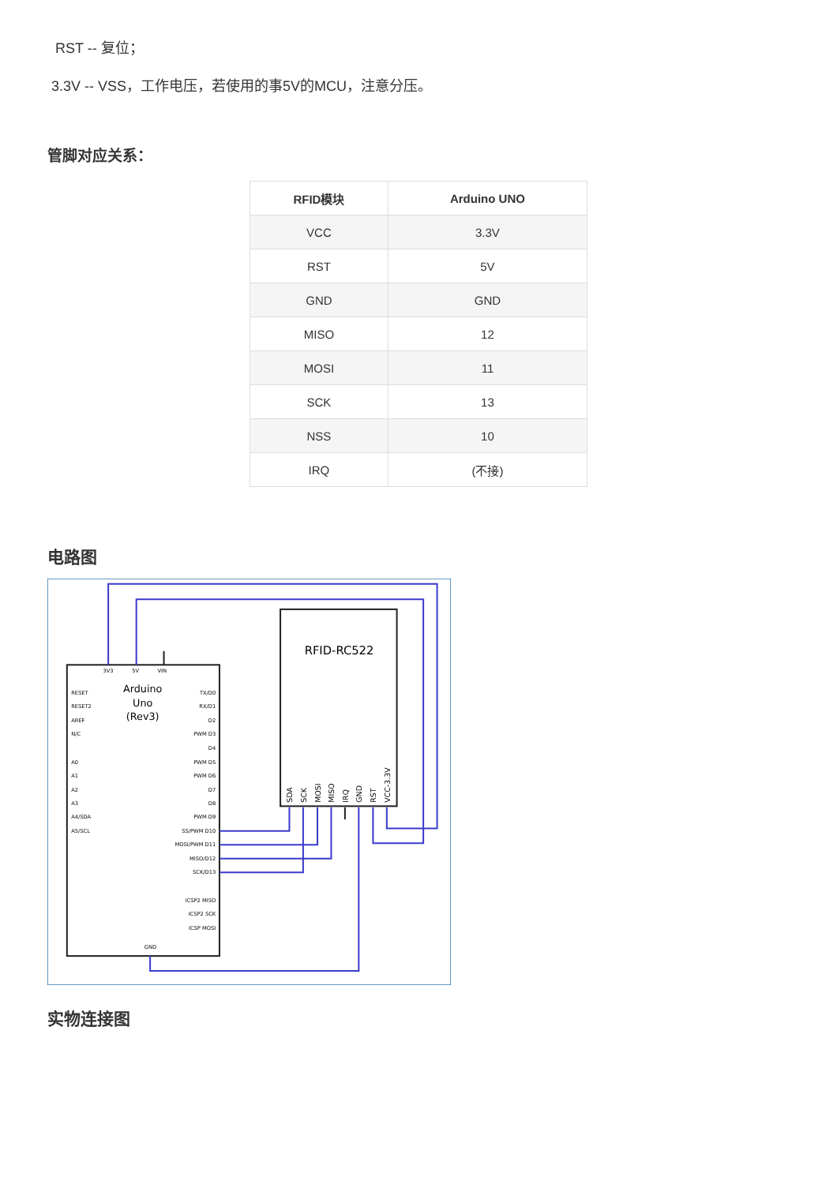RST -- 复位；
3.3V -- VSS，工作电压，若使用的事5V的MCU，注意分压。
管脚对应关系：
| RFID模块 | Arduino UNO |
| --- | --- |
| VCC | 3.3V |
| RST | 5V |
| GND | GND |
| MISO | 12 |
| MOSI | 11 |
| SCK | 13 |
| NSS | 10 |
| IRQ | (不接) |
电路图
RFID-RC522
Arduino
Uno
(Rev3)
3V3
5V
VIN
RESET
RESET2
AREF
N/C
A0
A1
A2
A3
A4/SDA
A5/SCL
GND
TX/D0
RX/D1
D2
PWM D3
D4
PWM D5
PWM D6
D7
D8
PWM D9
SS/PWM D10
MOSI/PWM D11
MISO/D12
SCK/D13
ICSP2 MISO
ICSP2 SCK
ICSP MOSI
SDA
SCK
MOSI
MISO
IRQ
GND
RST
VCC-3.3V
实物连接图